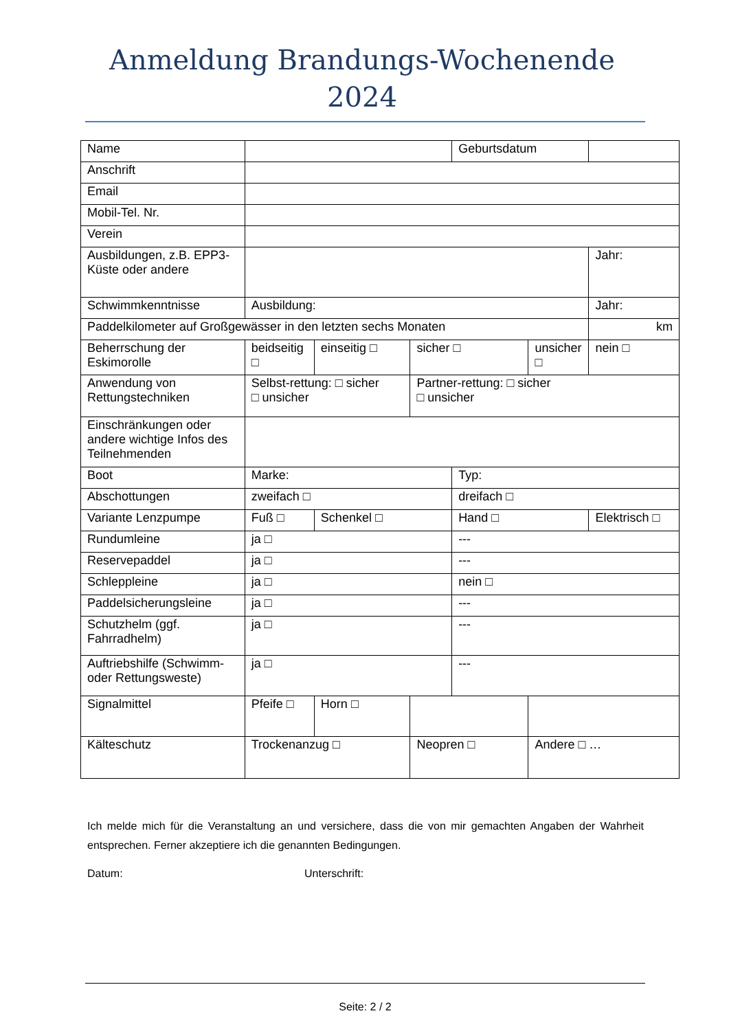Anmeldung Brandungs-Wochenende
2024
| Name | | | | Geburtsdatum | | |
| Anschrift | | | | | | |
| Email | | | | | | |
| Mobil-Tel. Nr. | | | | | | |
| Verein | | | | | | |
| Ausbildungen, z.B. EPP3-Küste oder andere | | | | | | Jahr: |
| Schwimmkenntnisse | Ausbildung: | | | | | Jahr: |
| Paddelkilometer auf Großgewässer in den letzten sechs Monaten | | | | | | km |
| Beherrschung der Eskimorolle | beidseitig □ | einseitig □ | sicher □ | | unsicher □ | nein □ |
| Anwendung von Rettungstechniken | Selbst-rettung: □ sicher □ unsicher | | Partner-rettung: □ sicher □ unsicher | | | |
| Einschränkungen oder andere wichtige Infos des Teilnehmenden | | | | | | |
| Boot | Marke: | | | Typ: | | |
| Abschottungen | zweifach □ | | | dreifach □ | | |
| Variante Lenzpumpe | Fuß □ | Schenkel □ | | Hand □ | | Elektrisch □ |
| Rundumleine | ja □ | | | --- | | |
| Reservepaddel | ja □ | | | --- | | |
| Schleppleine | ja □ | | | nein □ | | |
| Paddelsicherungsleine | ja □ | | | --- | | |
| Schutzhelm (ggf. Fahrradhelm) | ja □ | | | --- | | |
| Auftriebshilfe (Schwimm- oder Rettungsweste) | ja □ | | | --- | | |
| Signalmittel | Pfeife □ | Horn □ | | | | |
| Kälteschutz | Trockenanzug □ | | Neopren □ | | Andere □ … | |
Ich melde mich für die Veranstaltung an und versichere, dass die von mir gemachten Angaben der Wahrheit entsprechen. Ferner akzeptiere ich die genannten Bedingungen.
Datum: Unterschrift:
Seite: 2 / 2